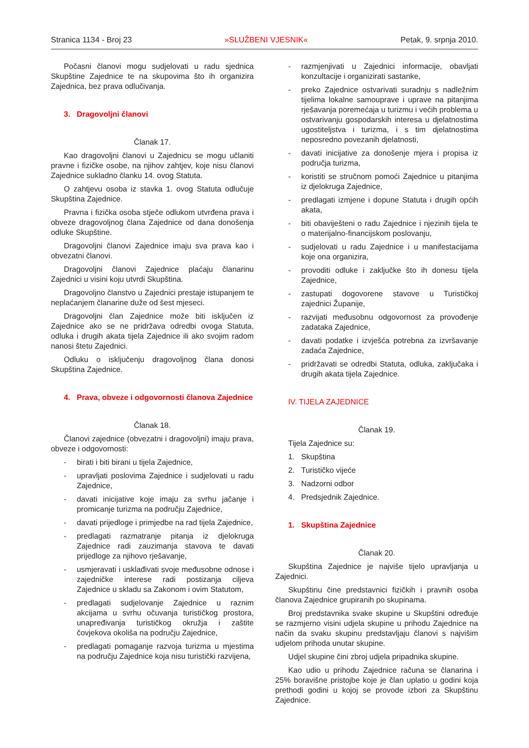Stranica 1134 - Broj 23 »SLUŽBENI VJESNIK« Petak, 9. srpnja 2010.
Počasni članovi mogu sudjelovati u radu sjednica Skupštine Zajednice te na skupovima što ih organizira Zajednica, bez prava odlučivanja.
3. Dragovoljni članovi
Članak 17.
Kao dragovoljni članovi u Zajednicu se mogu učlaniti pravne i fizičke osobe, na njihov zahtjev, koje nisu članovi Zajednice sukladno članku 14. ovog Statuta.
O zahtjevu osoba iz stavka 1. ovog Statuta odlučuje Skupština Zajednice.
Pravna i fizička osoba stječe odlukom utvrđena prava i obveze dragovoljnog člana Zajednice od dana donošenja odluke Skupštine.
Dragovoljni članovi Zajednice imaju sva prava kao i obvezatni članovi.
Dragovoljni članovi Zajednice plaćaju članarinu Zajednici u visini koju utvrdi Skupština.
Dragovoljno članstvo u Zajednici prestaje istupanjem te neplaćanjem članarine duže od šest mjeseci.
Dragovoljni član Zajednice može biti isključen iz Zajednice ako se ne pridržava odredbi ovoga Statuta, odluka i drugih akata tijela Zajednice ili ako svojim radom nanosi štetu Zajednici.
Odluku o isključenju dragovoljnog člana donosi Skupština Zajednice.
4. Prava, obveze i odgovornosti članova Zajednice
Članak 18.
Članovi zajednice (obvezatni i dragovoljni) imaju prava, obveze i odgovornosti:
- birati i biti birani u tijela Zajednice,
- upravljati poslovima Zajednice i sudjelovati u radu Zajednice,
- davati inicijative koje imaju za svrhu jačanje i promicanje turizma na području Zajednice,
- davati prijedloge i primjedbe na rad tijela Zajednice,
- predlagati razmatranje pitanja iz djelokruga Zajednice radi zauzimanja stavova te davati prijedloge za njihovo rješavanje,
- usmjeravati i usklađivati svoje međusobne odnose i zajedničke interese radi postizanja ciljeva Zajednice u skladu sa Zakonom i ovim Statutom,
- predlagati sudjelovanje Zajednice u raznim akcijama u svrhu očuvanja turističkog prostora, unapređivanja turističkog okružja i zaštite čovjekova okoliša na području Zajednice,
- predlagati pomaganje razvoja turizma u mjestima na području Zajednice koja nisu turistički razvijena,
- razmjenjivati u Zajednici informacije, obavljati konzultacije i organizirati sastanke,
- preko Zajednice ostvarivati suradnju s nadležnim tijelima lokalne samouprave i uprave na pitanjima rješavanja poremećaja u turizmu i većih problema u ostvarivanju gospodarskih interesa u djelatnostima ugostiteljstva i turizma, i s tim djelatnostima neposredno povezanih djelatnosti,
- davati inicijative za donošenje mjera i propisa iz područja turizma,
- koristiti se stručnom pomoći Zajednice u pitanjima iz djelokruga Zajednice,
- predlagati izmjene i dopune Statuta i drugih općih akata,
- biti obaviješteni o radu Zajednice i njezinih tijela te o materijalno-financijskom poslovanju,
- sudjelovati u radu Zajednice i u manifestacijama koje ona organizira,
- provoditi odluke i zaključke što ih donesu tijela Zajednice,
- zastupati dogovorene stavove u Turističkoj zajednici Županije,
- razvijati međusobnu odgovornost za provođenje zadataka Zajednice,
- davati podatke i izvješća potrebna za izvršavanje zadaća Zajednice,
- pridržavati se odredbi Statuta, odluka, zaključaka i drugih akata tijela Zajednice.
IV. TIJELA ZAJEDNICE
Članak 19.
Tijela Zajednice su:
1. Skupština
2. Turističko vijeće
3. Nadzorni odbor
4. Predsjednik Zajednice.
1. Skupština Zajednice
Članak 20.
Skupština Zajednice je najviše tijelo upravljanja u Zajednici.
Skupštinu čine predstavnici fizičkih i pravnih osoba članova Zajednice grupiranih po skupinama.
Broj predstavnika svake skupine u Skupštini određuje se razmjerno visini udjela skupine u prihodu Zajednice na način da svaku skupinu predstavljaju članovi s najvišim udjelom prihoda unutar skupine.
Udjel skupine čini zbroj udjela pripadnika skupine.
Kao udio u prihodu Zajednice računa se članarina i 25% boravišne pristojbe koje je član uplatio u godini koja prethodi godini u kojoj se provode izbori za Skupštinu Zajednice.